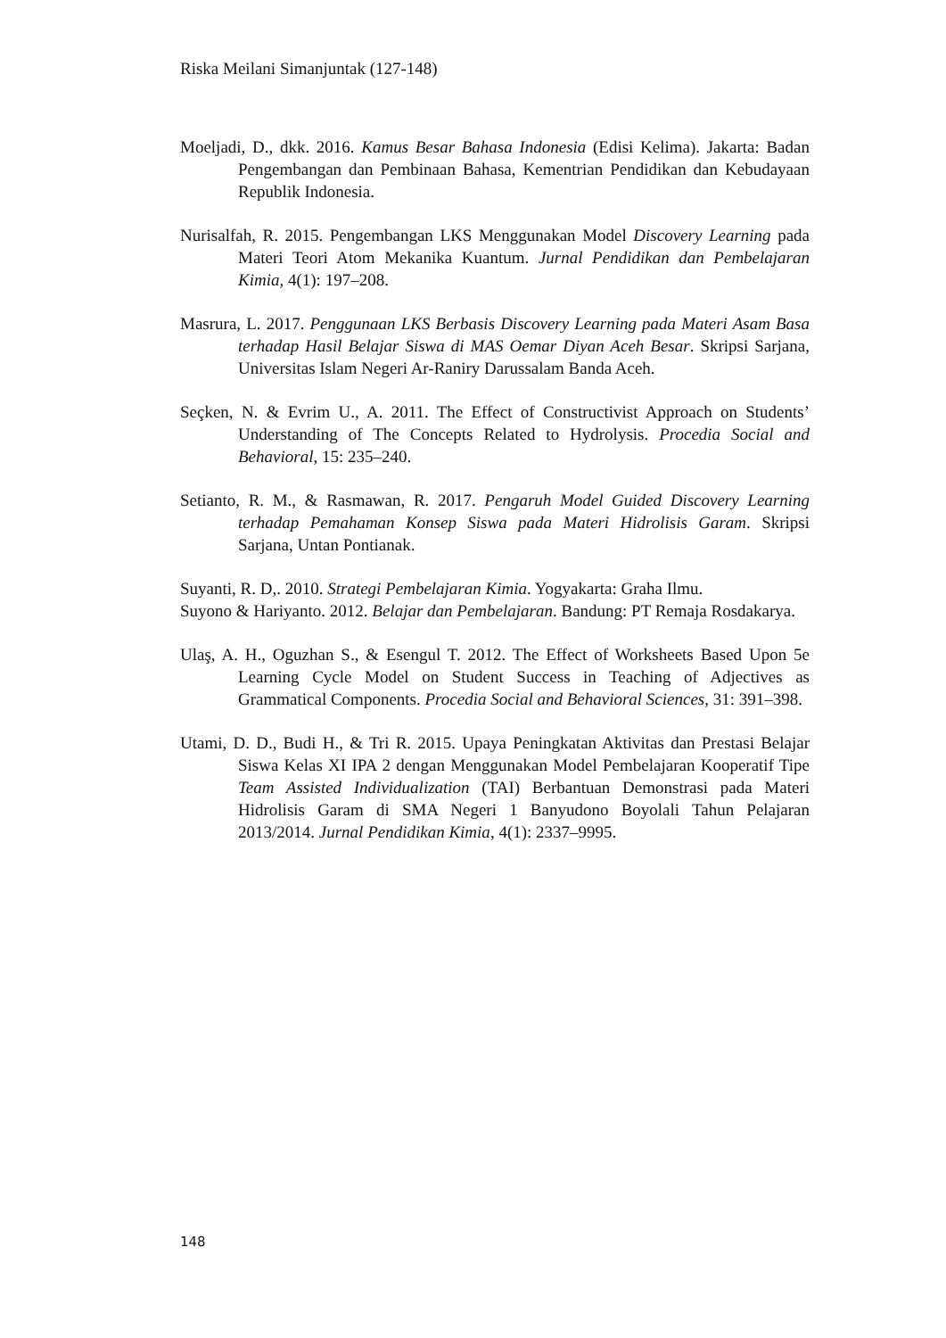Riska Meilani Simanjuntak (127-148)
Moeljadi, D., dkk. 2016. Kamus Besar Bahasa Indonesia (Edisi Kelima). Jakarta: Badan Pengembangan dan Pembinaan Bahasa, Kementrian Pendidikan dan Kebudayaan Republik Indonesia.
Nurisalfah, R. 2015. Pengembangan LKS Menggunakan Model Discovery Learning pada Materi Teori Atom Mekanika Kuantum. Jurnal Pendidikan dan Pembelajaran Kimia, 4(1): 197–208.
Masrura, L. 2017. Penggunaan LKS Berbasis Discovery Learning pada Materi Asam Basa terhadap Hasil Belajar Siswa di MAS Oemar Diyan Aceh Besar. Skripsi Sarjana, Universitas Islam Negeri Ar-Raniry Darussalam Banda Aceh.
Seçken, N. & Evrim U., A. 2011. The Effect of Constructivist Approach on Students’ Understanding of The Concepts Related to Hydrolysis. Procedia Social and Behavioral, 15: 235–240.
Setianto, R. M., & Rasmawan, R. 2017. Pengaruh Model Guided Discovery Learning terhadap Pemahaman Konsep Siswa pada Materi Hidrolisis Garam. Skripsi Sarjana, Untan Pontianak.
Suyanti, R. D,. 2010. Strategi Pembelajaran Kimia. Yogyakarta: Graha Ilmu.
Suyono & Hariyanto. 2012. Belajar dan Pembelajaran. Bandung: PT Remaja Rosdakarya.
Ulaş, A. H., Oguzhan S., & Esengul T. 2012. The Effect of Worksheets Based Upon 5e Learning Cycle Model on Student Success in Teaching of Adjectives as Grammatical Components. Procedia Social and Behavioral Sciences, 31: 391–398.
Utami, D. D., Budi H., & Tri R. 2015. Upaya Peningkatan Aktivitas dan Prestasi Belajar Siswa Kelas XI IPA 2 dengan Menggunakan Model Pembelajaran Kooperatif Tipe Team Assisted Individualization (TAI) Berbantuan Demonstrasi pada Materi Hidrolisis Garam di SMA Negeri 1 Banyudono Boyolali Tahun Pelajaran 2013/2014. Jurnal Pendidikan Kimia, 4(1): 2337–9995.
148